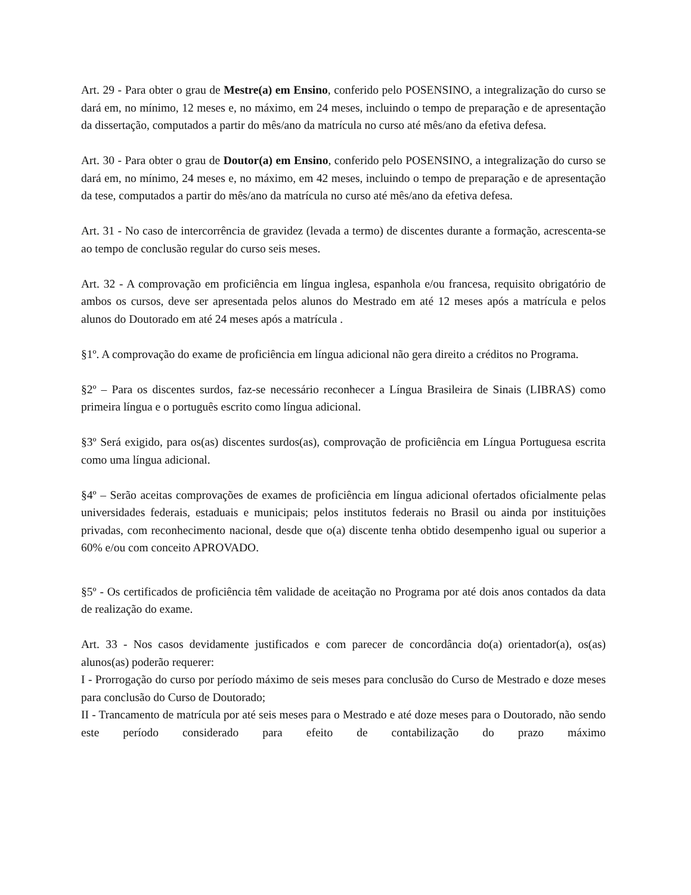Art. 29 - Para obter o grau de Mestre(a) em Ensino, conferido pelo POSENSINO, a integralização do curso se dará em, no mínimo, 12 meses e, no máximo, em 24 meses, incluindo o tempo de preparação e de apresentação da dissertação, computados a partir do mês/ano da matrícula no curso até mês/ano da efetiva defesa.
Art. 30 - Para obter o grau de Doutor(a) em Ensino, conferido pelo POSENSINO, a integralização do curso se dará em, no mínimo, 24 meses e, no máximo, em 42 meses, incluindo o tempo de preparação e de apresentação da tese, computados a partir do mês/ano da matrícula no curso até mês/ano da efetiva defesa.
Art. 31 - No caso de intercorrência de gravidez (levada a termo) de discentes durante a formação, acrescenta-se ao tempo de conclusão regular do curso seis meses.
Art. 32 - A comprovação em proficiência em língua inglesa, espanhola e/ou francesa, requisito obrigatório de ambos os cursos, deve ser apresentada pelos alunos do Mestrado em até 12 meses após a matrícula e pelos alunos do Doutorado em até 24 meses após a matrícula .
§1º. A comprovação do exame de proficiência em língua adicional não gera direito a créditos no Programa.
§2º – Para os discentes surdos, faz-se necessário reconhecer a Língua Brasileira de Sinais (LIBRAS) como primeira língua e o português escrito como língua adicional.
§3º Será exigido, para os(as) discentes surdos(as), comprovação de proficiência em Língua Portuguesa escrita como uma língua adicional.
§4º – Serão aceitas comprovações de exames de proficiência em língua adicional ofertados oficialmente pelas universidades federais, estaduais e municipais; pelos institutos federais no Brasil ou ainda por instituições privadas, com reconhecimento nacional, desde que o(a) discente tenha obtido desempenho igual ou superior a 60% e/ou com conceito APROVADO.
§5º - Os certificados de proficiência têm validade de aceitação no Programa por até dois anos contados da data de realização do exame.
Art. 33 - Nos casos devidamente justificados e com parecer de concordância do(a) orientador(a), os(as) alunos(as) poderão requerer:
I - Prorrogação do curso por período máximo de seis meses para conclusão do Curso de Mestrado e doze meses para conclusão do Curso de Doutorado;
II - Trancamento de matrícula por até seis meses para o Mestrado e até doze meses para o Doutorado, não sendo este período considerado para efeito de contabilização do prazo máximo